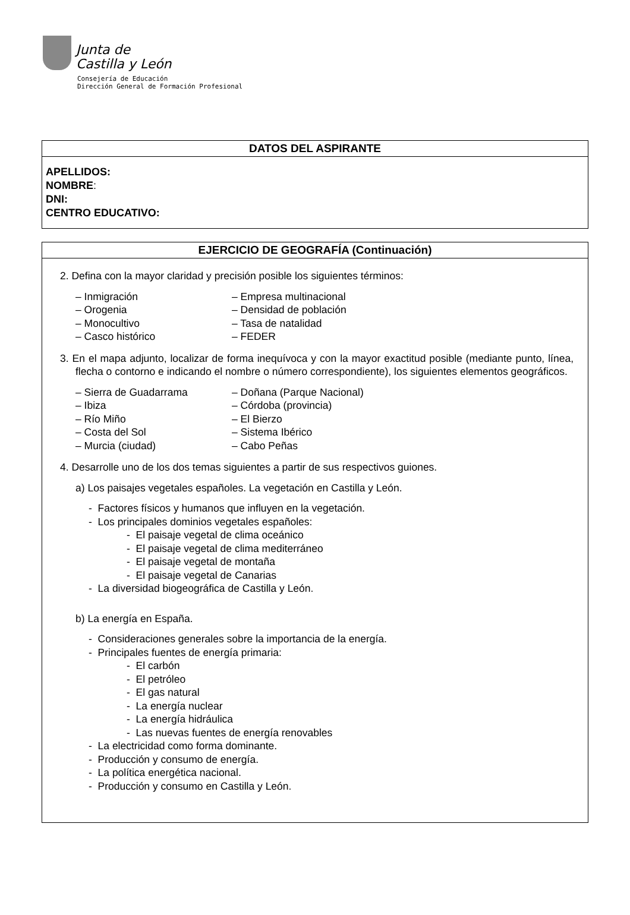Junta de
Castilla y León
Consejería de Educación
Dirección General de Formación Profesional
DATOS DEL ASPIRANTE
APELLIDOS:
NOMBRE:
DNI:
CENTRO EDUCATIVO:
EJERCICIO DE GEOGRAFÍA (Continuación)
2. Defina con la mayor claridad y precisión posible los siguientes términos:
– Inmigración – Empresa multinacional
– Orogenia – Densidad de población
– Monocultivo – Tasa de natalidad
– Casco histórico – FEDER
3. En el mapa adjunto, localizar de forma inequívoca y con la mayor exactitud posible (mediante punto, línea, flecha o contorno e indicando el nombre o número correspondiente), los siguientes elementos geográficos.
– Sierra de Guadarrama – Doñana (Parque Nacional)
– Ibiza – Córdoba (provincia)
– Río Miño – El Bierzo
– Costa del Sol – Sistema Ibérico
– Murcia (ciudad) – Cabo Peñas
4. Desarrolle uno de los dos temas siguientes a partir de sus respectivos guiones.
a) Los paisajes vegetales españoles. La vegetación en Castilla y León.
- Factores físicos y humanos que influyen en la vegetación.
- Los principales dominios vegetales españoles:
- El paisaje vegetal de clima oceánico
- El paisaje vegetal de clima mediterráneo
- El paisaje vegetal de montaña
- El paisaje vegetal de Canarias
- La diversidad biogeográfica de Castilla y León.
b) La energía en España.
- Consideraciones generales sobre la importancia de la energía.
- Principales fuentes de energía primaria:
- El carbón
- El petróleo
- El gas natural
- La energía nuclear
- La energía hidráulica
- Las nuevas fuentes de energía renovables
- La electricidad como forma dominante.
- Producción y consumo de energía.
- La política energética nacional.
- Producción y consumo en Castilla y León.